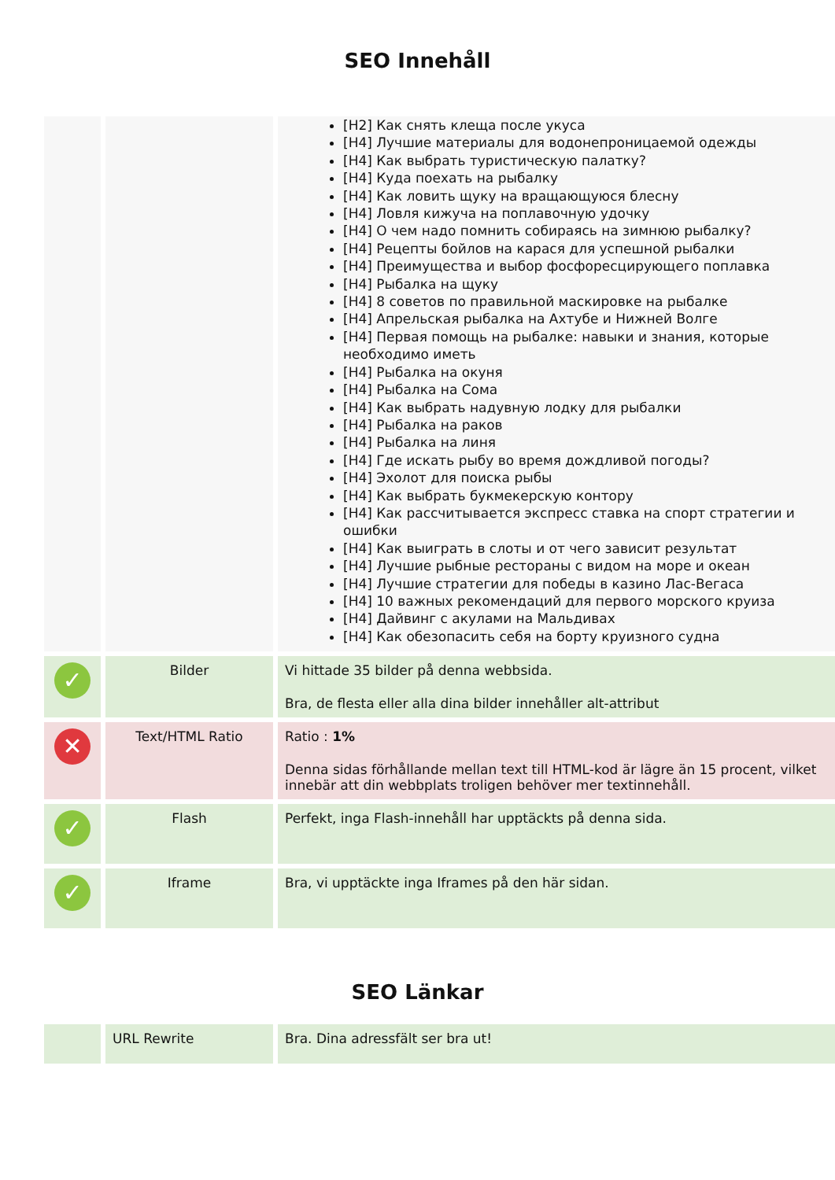SEO Innehåll
| | | [H2] Как снять клеща после укуса [H4] Лучшие материалы для водонепроницаемой одежды [H4] Как выбрать туристическую палатку? [H4] Куда поехать на рыбалку [H4] Как ловить щуку на вращающуюся блесну [H4] Ловля кижуча на поплавочную удочку [H4] О чем надо помнить собираясь на зимнюю рыбалку? [H4] Рецепты бойлов на карася для успешной рыбалки [H4] Преимущества и выбор фосфоресцирующего поплавка [H4] Рыбалка на щуку [H4] 8 советов по правильной маскировке на рыбалке [H4] Апрельская рыбалка на Ахтубе и Нижней Волге [H4] Первая помощь на рыбалке: навыки и знания, которые необходимо иметь [H4] Рыбалка на окуня [H4] Рыбалка на Сома [H4] Как выбрать надувную лодку для рыбалки [H4] Рыбалка на раков [H4] Рыбалка на линя [H4] Где искать рыбу во время дождливой погоды? [H4] Эхолот для поиска рыбы [H4] Как выбрать букмекерскую контору [H4] Как рассчитывается экспресс ставка на спорт стратегии и ошибки [H4] Как выиграть в слоты и от чего зависит результат [H4] Лучшие рыбные рестораны с видом на море и океан [H4] Лучшие стратегии для победы в казино Лас-Вегаса [H4] 10 важных рекомендаций для первого морского круиза [H4] Дайвинг с акулами на Мальдивах [H4] Как обезопасить себя на борту круизного судна |
| ✓ | Bilder | Vi hittade 35 bilder på denna webbsida. Bra, de flesta eller alla dina bilder innehåller alt-attribut |
| ✕ | Text/HTML Ratio | Ratio : 1% Denna sidas förhållande mellan text till HTML-kod är lägre än 15 procent, vilket innebär att din webbplats troligen behöver mer textinnehåll. |
| ✓ | Flash | Perfekt, inga Flash-innehåll har upptäckts på denna sida. |
| ✓ | Iframe | Bra, vi upptäckte inga Iframes på den här sidan. |
SEO Länkar
| | URL Rewrite | Bra. Dina adressfält ser bra ut! |